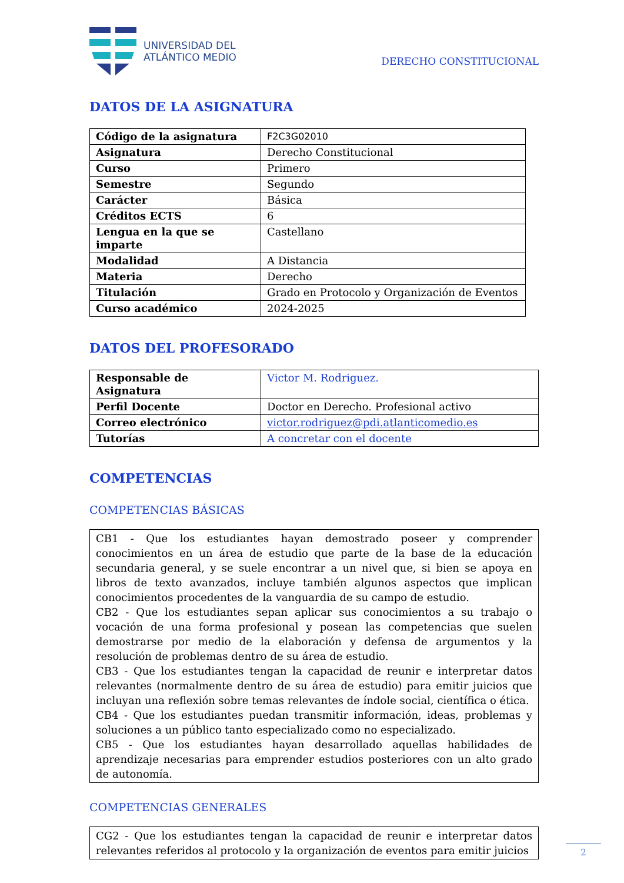UNIVERSIDAD DEL
ATLÁNTICO MEDIO
DERECHO CONSTITUCIONAL
DATOS DE LA ASIGNATURA
| Código de la asignatura | F2C3G02010 |
| Asignatura | Derecho Constitucional |
| Curso | Primero |
| Semestre | Segundo |
| Carácter | Básica |
| Créditos ECTS | 6 |
| Lengua en la que se imparte | Castellano |
| Modalidad | A Distancia |
| Materia | Derecho |
| Titulación | Grado en Protocolo y Organización de Eventos |
| Curso académico | 2024-2025 |
DATOS DEL PROFESORADO
| Responsable de Asignatura | Victor M. Rodriguez. |
| Perfil Docente | Doctor en Derecho. Profesional activo |
| Correo electrónico | victor.rodriguez@pdi.atlanticomedio.es |
| Tutorías | A concretar con el docente |
COMPETENCIAS
COMPETENCIAS BÁSICAS
CB1 - Que los estudiantes hayan demostrado poseer y comprender conocimientos en un área de estudio que parte de la base de la educación secundaria general, y se suele encontrar a un nivel que, si bien se apoya en libros de texto avanzados, incluye también algunos aspectos que implican conocimientos procedentes de la vanguardia de su campo de estudio.
CB2 - Que los estudiantes sepan aplicar sus conocimientos a su trabajo o vocación de una forma profesional y posean las competencias que suelen demostrarse por medio de la elaboración y defensa de argumentos y la resolución de problemas dentro de su área de estudio.
CB3 - Que los estudiantes tengan la capacidad de reunir e interpretar datos relevantes (normalmente dentro de su área de estudio) para emitir juicios que incluyan una reflexión sobre temas relevantes de índole social, científica o ética.
CB4 - Que los estudiantes puedan transmitir información, ideas, problemas y soluciones a un público tanto especializado como no especializado.
CB5 - Que los estudiantes hayan desarrollado aquellas habilidades de aprendizaje necesarias para emprender estudios posteriores con un alto grado de autonomía.
COMPETENCIAS GENERALES
CG2 - Que los estudiantes tengan la capacidad de reunir e interpretar datos relevantes referidos al protocolo y la organización de eventos para emitir juicios
2